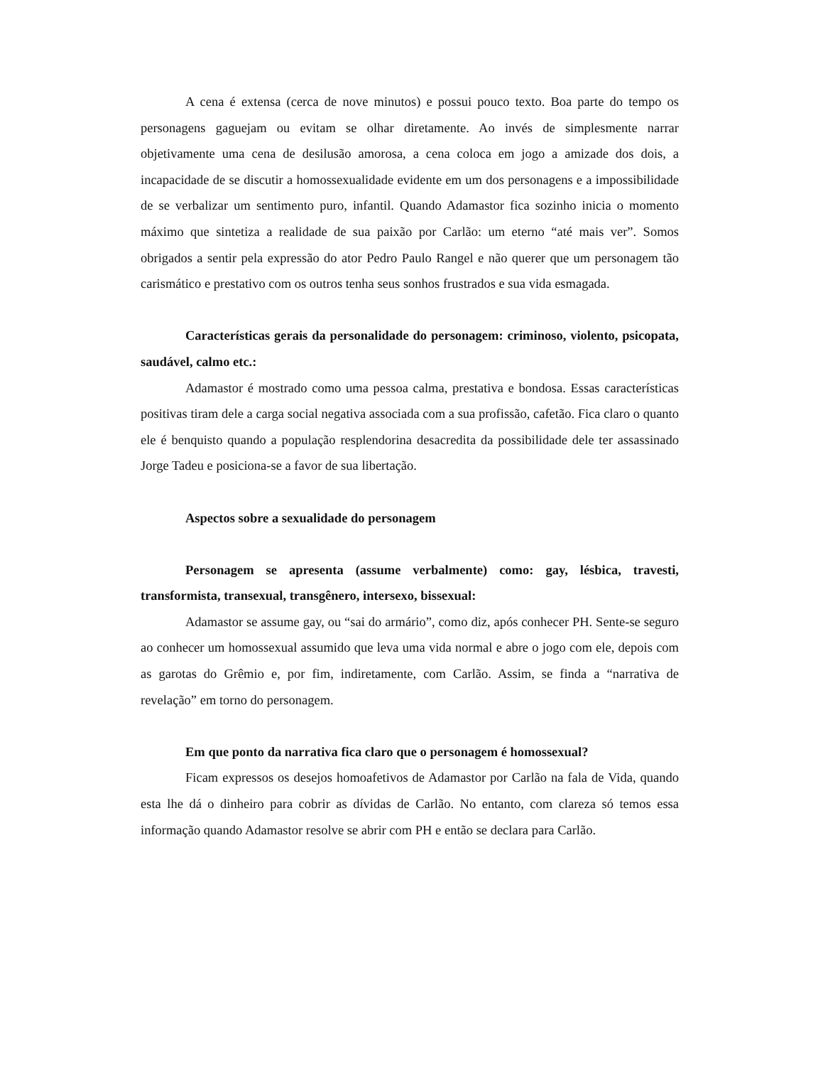A cena é extensa (cerca de nove minutos) e possui pouco texto. Boa parte do tempo os personagens gaguejam ou evitam se olhar diretamente. Ao invés de simplesmente narrar objetivamente uma cena de desilusão amorosa, a cena coloca em jogo a amizade dos dois, a incapacidade de se discutir a homossexualidade evidente em um dos personagens e a impossibilidade de se verbalizar um sentimento puro, infantil. Quando Adamastor fica sozinho inicia o momento máximo que sintetiza a realidade de sua paixão por Carlão: um eterno “até mais ver”. Somos obrigados a sentir pela expressão do ator Pedro Paulo Rangel e não querer que um personagem tão carismático e prestativo com os outros tenha seus sonhos frustrados e sua vida esmagada.
Características gerais da personalidade do personagem: criminoso, violento, psicopata, saudável, calmo etc.:
Adamastor é mostrado como uma pessoa calma, prestativa e bondosa. Essas características positivas tiram dele a carga social negativa associada com a sua profissão, cafetão. Fica claro o quanto ele é benquisto quando a população resplendorina desacredita da possibilidade dele ter assassinado Jorge Tadeu e posiciona-se a favor de sua libertação.
Aspectos sobre a sexualidade do personagem
Personagem se apresenta (assume verbalmente) como: gay, lésbica, travesti, transformista, transexual, transgênero, intersexo, bissexual:
Adamastor se assume gay, ou “sai do armário”, como diz, após conhecer PH. Sente-se seguro ao conhecer um homossexual assumido que leva uma vida normal e abre o jogo com ele, depois com as garotas do Grêmio e, por fim, indiretamente, com Carlão. Assim, se finda a “narrativa de revelação” em torno do personagem.
Em que ponto da narrativa fica claro que o personagem é homossexual?
Ficam expressos os desejos homoafetivos de Adamastor por Carlão na fala de Vida, quando esta lhe dá o dinheiro para cobrir as dívidas de Carlão. No entanto, com clareza só temos essa informação quando Adamastor resolve se abrir com PH e então se declara para Carlão.